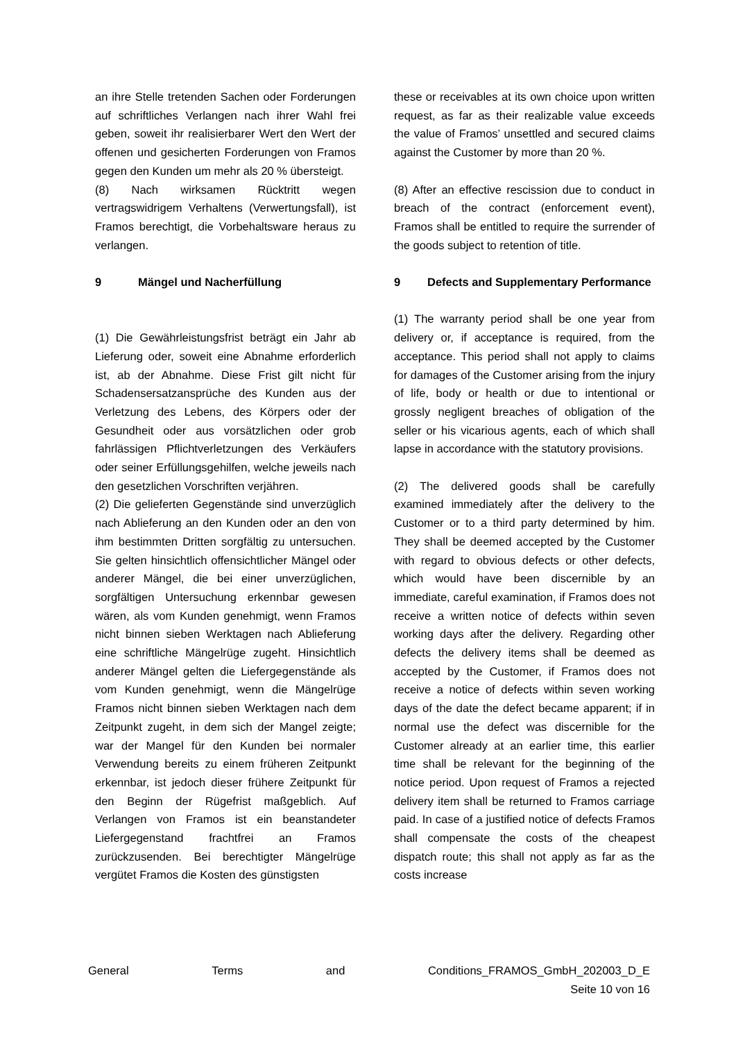an ihre Stelle tretenden Sachen oder Forderungen auf schriftliches Verlangen nach ihrer Wahl frei geben, soweit ihr realisierbarer Wert den Wert der offenen und gesicherten Forderungen von Framos gegen den Kunden um mehr als 20 % übersteigt.
(8) Nach wirksamen Rücktritt wegen vertragswidrigem Verhaltens (Verwertungsfall), ist Framos berechtigt, die Vorbehaltsware heraus zu verlangen.
9 Mängel und Nacherfüllung
(1) Die Gewährleistungsfrist beträgt ein Jahr ab Lieferung oder, soweit eine Abnahme erforderlich ist, ab der Abnahme. Diese Frist gilt nicht für Schadensersatzansprüche des Kunden aus der Verletzung des Lebens, des Körpers oder der Gesundheit oder aus vorsätzlichen oder grob fahrlässigen Pflichtverletzungen des Verkäufers oder seiner Erfüllungsgehilfen, welche jeweils nach den gesetzlichen Vorschriften verjähren.
(2) Die gelieferten Gegenstände sind unverzüglich nach Ablieferung an den Kunden oder an den von ihm bestimmten Dritten sorgfältig zu untersuchen. Sie gelten hinsichtlich offensichtlicher Mängel oder anderer Mängel, die bei einer unverzüglichen, sorgfältigen Untersuchung erkennbar gewesen wären, als vom Kunden genehmigt, wenn Framos nicht binnen sieben Werktagen nach Ablieferung eine schriftliche Mängelrüge zugeht. Hinsichtlich anderer Mängel gelten die Liefergegenstände als vom Kunden genehmigt, wenn die Mängelrüge Framos nicht binnen sieben Werktagen nach dem Zeitpunkt zugeht, in dem sich der Mangel zeigte; war der Mangel für den Kunden bei normaler Verwendung bereits zu einem früheren Zeitpunkt erkennbar, ist jedoch dieser frühere Zeitpunkt für den Beginn der Rügefrist maßgeblich. Auf Verlangen von Framos ist ein beanstandeter Liefergegenstand frachtfrei an Framos zurückzusenden. Bei berechtigter Mängelrüge vergütet Framos die Kosten des günstigsten
these or receivables at its own choice upon written request, as far as their realizable value exceeds the value of Framos’ unsettled and secured claims against the Customer by more than 20 %.
(8) After an effective rescission due to conduct in breach of the contract (enforcement event), Framos shall be entitled to require the surrender of the goods subject to retention of title.
9 Defects and Supplementary Performance
(1) The warranty period shall be one year from delivery or, if acceptance is required, from the acceptance. This period shall not apply to claims for damages of the Customer arising from the injury of life, body or health or due to intentional or grossly negligent breaches of obligation of the seller or his vicarious agents, each of which shall lapse in accordance with the statutory provisions.
(2) The delivered goods shall be carefully examined immediately after the delivery to the Customer or to a third party determined by him. They shall be deemed accepted by the Customer with regard to obvious defects or other defects, which would have been discernible by an immediate, careful examination, if Framos does not receive a written notice of defects within seven working days after the delivery. Regarding other defects the delivery items shall be deemed as accepted by the Customer, if Framos does not receive a notice of defects within seven working days of the date the defect became apparent; if in normal use the defect was discernible for the Customer already at an earlier time, this earlier time shall be relevant for the beginning of the notice period. Upon request of Framos a rejected delivery item shall be returned to Framos carriage paid. In case of a justified notice of defects Framos shall compensate the costs of the cheapest dispatch route; this shall not apply as far as the costs increase
General Terms and Conditions_FRAMOS_GmbH_202003_D_E
Seite 10 von 16